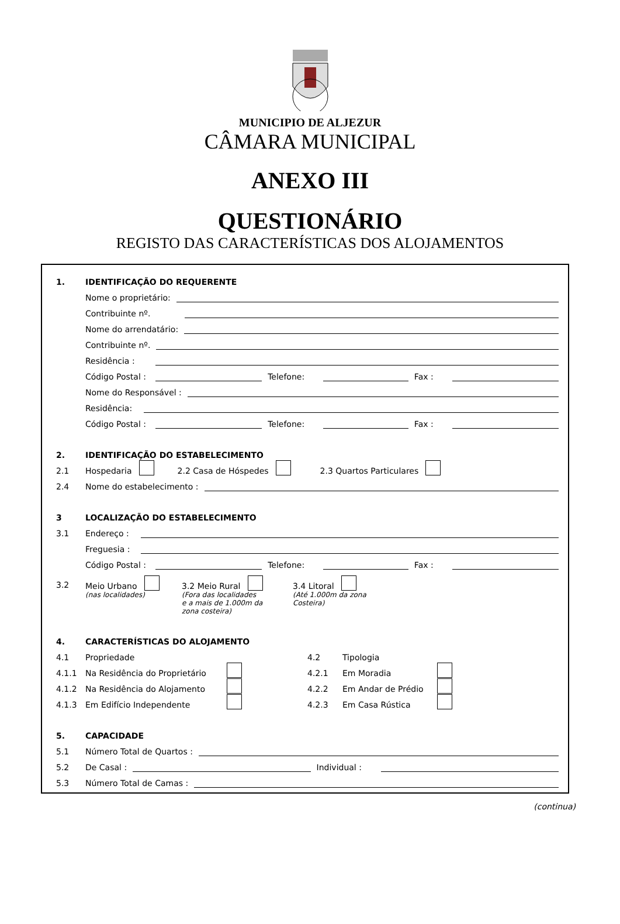MUNICIPIO DE ALJEZUR
CÂMARA MUNICIPAL
ANEXO III
QUESTIONÁRIO
REGISTO DAS CARACTERÍSTICAS DOS ALOJAMENTOS
1. IDENTIFICAÇÃO DO REQUERENTE
Nome o proprietário:
Contribuinte nº.
Nome do arrendatário:
Contribuinte nº.
Residência :
Código Postal : Telefone: Fax :
Nome do Responsável :
Residência:
Código Postal : Telefone: Fax :
2. IDENTIFICAÇÃO DO ESTABELECIMENTO
2.1 Hospedaria 2.2 Casa de Hóspedes 2.3 Quartos Particulares
2.4 Nome do estabelecimento :
3 LOCALIZAÇÃO DO ESTABELECIMENTO
3.1 Endereço :
Freguesia :
Código Postal : Telefone: Fax :
3.2
Meio Urbano
(nas localidades)
3.2 Meio Rural
(Fora das localidades
e a mais de 1.000m da
zona costeira)
3.4 Litoral
(Até 1.000m da zona
Costeira)
4. CARACTERÍSTICAS DO ALOJAMENTO
4.1 Propriedade
4.1.1 Na Residência do Proprietário
4.1.2 Na Residência do Alojamento
4.1.3 Em Edifício Independente
4.2 Tipologia
4.2.1 Em Moradia
4.2.2 Em Andar de Prédio
4.2.3 Em Casa Rústica
5. CAPACIDADE
5.1 Número Total de Quartos :
5.2 De Casal : Individual :
5.3 Número Total de Camas :
(continua)